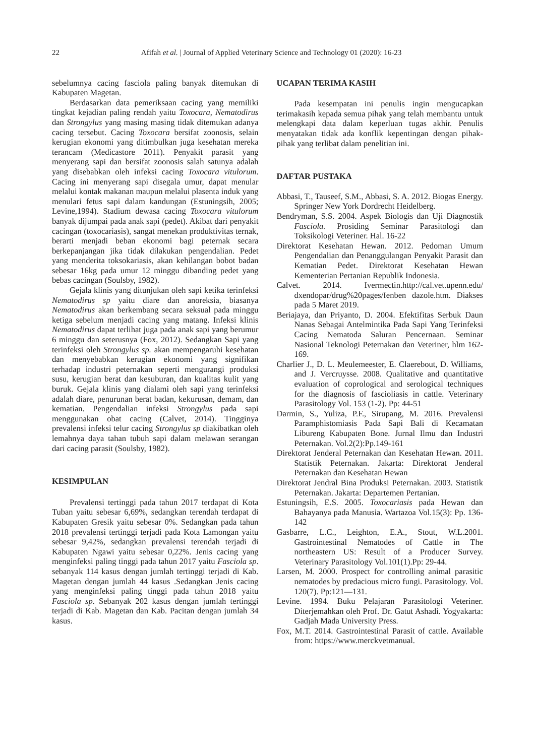22 Afifah et al. | Journal of Applied Veterinary Science and Technology 01 (2020): 16-23
sebelumnya cacing fasciola paling banyak ditemukan di Kabupaten Magetan.
Berdasarkan data pemeriksaan cacing yang memiliki tingkat kejadian paling rendah yaitu Toxocara, Nematodirus dan Strongylus yang masing masing tidak ditemukan adanya cacing tersebut. Cacing Toxocara bersifat zoonosis, selain kerugian ekonomi yang ditimbulkan juga kesehatan mereka terancam (Medicastore 2011). Penyakit parasit yang menyerang sapi dan bersifat zoonosis salah satunya adalah yang disebabkan oleh infeksi cacing Toxocara vitulorum. Cacing ini menyerang sapi disegala umur, dapat menular melalui kontak makanan maupun melalui plasenta induk yang menulari fetus sapi dalam kandungan (Estuningsih, 2005; Levine,1994). Stadium dewasa cacing Toxocara vitulorum banyak dijumpai pada anak sapi (pedet). Akibat dari penyakit cacingan (toxocariasis), sangat menekan produktivitas ternak, berarti menjadi beban ekonomi bagi peternak secara berkepanjangan jika tidak dilakukan pengendalian. Pedet yang menderita toksokariasis, akan kehilangan bobot badan sebesar 16kg pada umur 12 minggu dibanding pedet yang bebas cacingan (Soulsby, 1982).
Gejala klinis yang ditunjukan oleh sapi ketika terinfeksi Nematodirus sp yaitu diare dan anoreksia, biasanya Nematodirus akan berkembang secara seksual pada minggu ketiga sebelum menjadi cacing yang matang. Infeksi klinis Nematodirus dapat terlihat juga pada anak sapi yang berumur 6 minggu dan seterusnya (Fox, 2012). Sedangkan Sapi yang terinfeksi oleh Strongylus sp. akan mempengaruhi kesehatan dan menyebabkan kerugian ekonomi yang signifikan terhadap industri peternakan seperti mengurangi produksi susu, kerugian berat dan kesuburan, dan kualitas kulit yang buruk. Gejala klinis yang dialami oleh sapi yang terinfeksi adalah diare, penurunan berat badan, kekurusan, demam, dan kematian. Pengendalian infeksi Strongylus pada sapi menggunakan obat cacing (Calvet, 2014). Tingginya prevalensi infeksi telur cacing Strongylus sp diakibatkan oleh lemahnya daya tahan tubuh sapi dalam melawan serangan dari cacing parasit (Soulsby, 1982).
KESIMPULAN
Prevalensi tertinggi pada tahun 2017 terdapat di Kota Tuban yaitu sebesar 6,69%, sedangkan terendah terdapat di Kabupaten Gresik yaitu sebesar 0%. Sedangkan pada tahun 2018 prevalensi tertinggi terjadi pada Kota Lamongan yaitu sebesar 9,42%, sedangkan prevalensi terendah terjadi di Kabupaten Ngawi yaitu sebesar 0,22%. Jenis cacing yang menginfeksi paling tinggi pada tahun 2017 yaitu Fasciola sp. sebanyak 114 kasus dengan jumlah tertinggi terjadi di Kab. Magetan dengan jumlah 44 kasus .Sedangkan Jenis cacing yang menginfeksi paling tinggi pada tahun 2018 yaitu Fasciola sp. Sebanyak 202 kasus dengan jumlah tertinggi terjadi di Kab. Magetan dan Kab. Pacitan dengan jumlah 34 kasus.
UCAPAN TERIMA KASIH
Pada kesempatan ini penulis ingin mengucapkan terimakasih kepada semua pihak yang telah membantu untuk melengkapi data dalam keperluan tugas akhir. Penulis menyatakan tidak ada konflik kepentingan dengan pihak-pihak yang terlibat dalam penelitian ini.
DAFTAR PUSTAKA
Abbasi, T., Tauseef, S.M., Abbasi, S. A. 2012. Biogas Energy. Springer New York Dordrecht Heidelberg.
Bendryman, S.S. 2004. Aspek Biologis dan Uji Diagnostik Fasciola. Prosiding Seminar Parasitologi dan Toksikologi Veteriner. Hal. 16-22
Direktorat Kesehatan Hewan. 2012. Pedoman Umum Pengendalian dan Penanggulangan Penyakit Parasit dan Kematian Pedet. Direktorat Kesehatan Hewan Kementerian Pertanian Republik Indonesia.
Calvet. 2014. Ivermectin.http://cal.vet.upenn.edu/ dxendopar/drug%20pages/fenben dazole.htm. Diakses pada 5 Maret 2019.
Beriajaya, dan Priyanto, D. 2004. Efektifitas Serbuk Daun Nanas Sebagai Antelmintika Pada Sapi Yang Terinfeksi Cacing Nematoda Saluran Pencernaan. Seminar Nasional Teknologi Peternakan dan Veteriner, hlm 162-169.
Charlier J., D. L. Meulemeester, E. Claerebout, D. Williams, and J. Vercruysse. 2008. Qualitative and quantitative evaluation of coprological and serological techniques for the diagnosis of fascioliasis in cattle. Veterinary Parasitology Vol. 153 (1-2). Pp: 44-51
Darmin, S., Yuliza, P.F., Sirupang, M. 2016. Prevalensi Paramphistomiasis Pada Sapi Bali di Kecamatan Libureng Kabupaten Bone. Jurnal Ilmu dan Industri Peternakan. Vol.2(2):Pp.149-161
Direktorat Jenderal Peternakan dan Kesehatan Hewan. 2011. Statistik Peternakan. Jakarta: Direktorat Jenderal Peternakan dan Kesehatan Hewan
Direktorat Jendral Bina Produksi Peternakan. 2003. Statistik Peternakan. Jakarta: Departemen Pertanian.
Estuningsih, E.S. 2005. Toxocariasis pada Hewan dan Bahayanya pada Manusia. Wartazoa Vol.15(3): Pp. 136-142
Gasbarre, L.C., Leighton, E.A., Stout, W.L.2001. Gastrointestinal Nematodes of Cattle in The northeastern US: Result of a Producer Survey. Veterinary Parasitology Vol.101(1).Pp: 29-44.
Larsen, M. 2000. Prospect for controlling animal parasitic nematodes by predacious micro fungi. Parasitology. Vol. 120(7). Pp:121—131.
Levine. 1994. Buku Pelajaran Parasitologi Veteriner. Diterjemahkan oleh Prof. Dr. Gatut Ashadi. Yogyakarta: Gadjah Mada University Press.
Fox, M.T. 2014. Gastrointestinal Parasit of cattle. Available from: https://www.merckvetmanual.